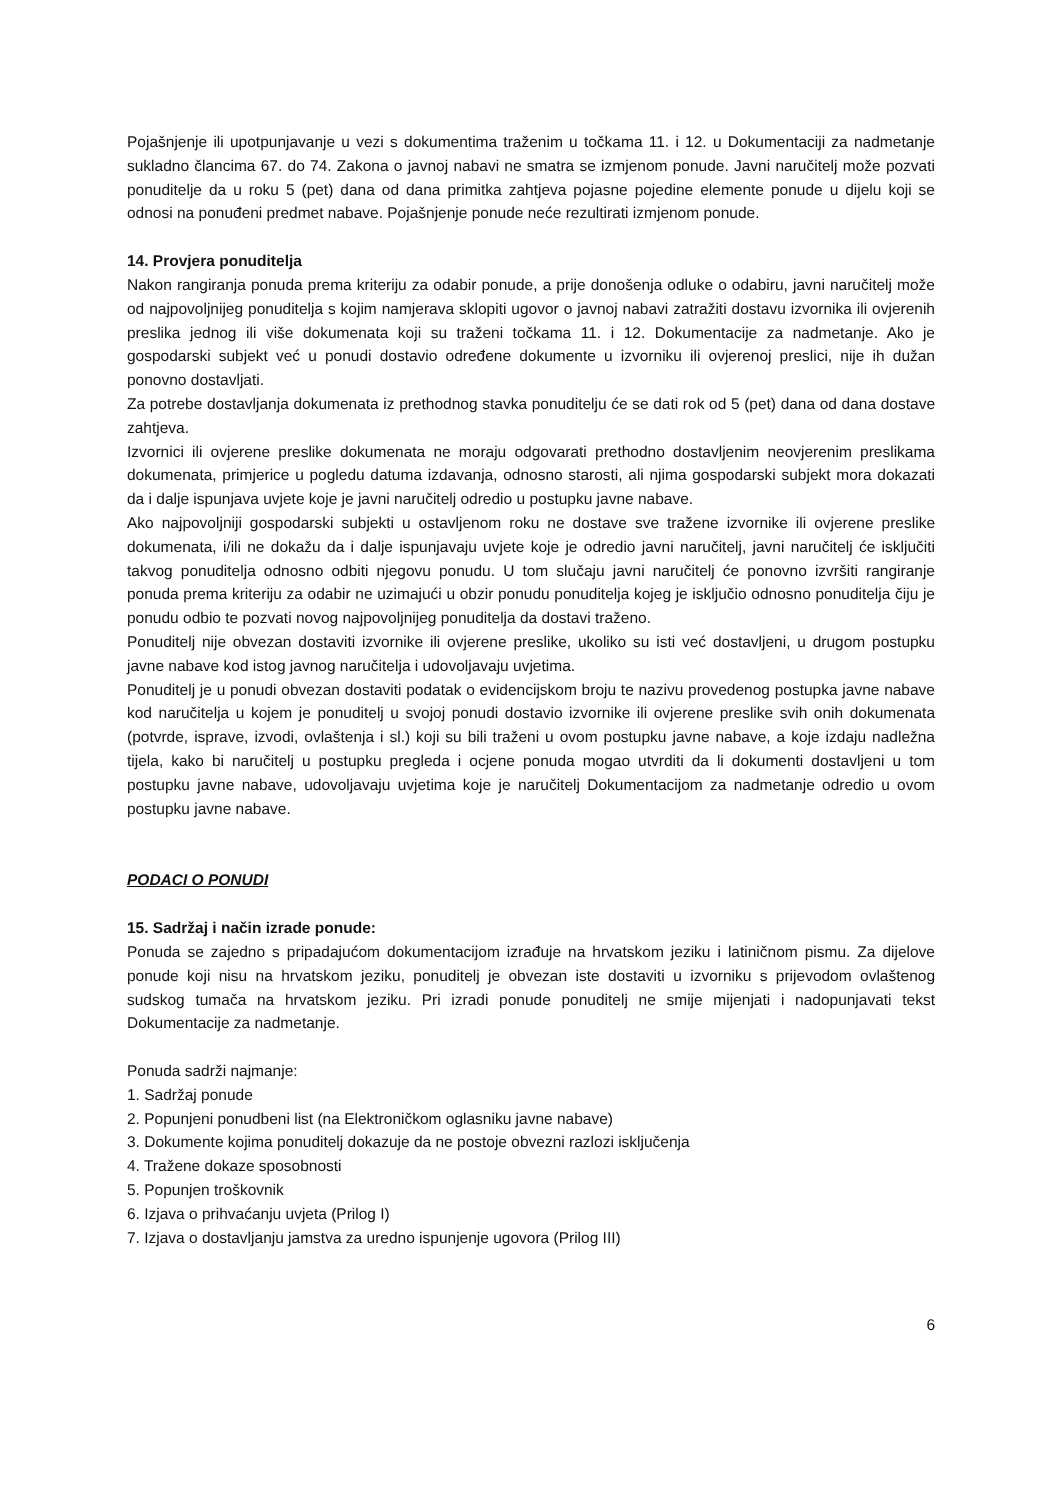Pojašnjenje ili upotpunjavanje u vezi s dokumentima traženim u točkama 11. i 12. u Dokumentaciji za nadmetanje sukladno člancima 67. do 74. Zakona o javnoj nabavi ne smatra se izmjenom ponude. Javni naručitelj može pozvati ponuditelje da u roku 5 (pet) dana od dana primitka zahtjeva pojasne pojedine elemente ponude u dijelu koji se odnosi na ponuđeni predmet nabave. Pojašnjenje ponude neće rezultirati izmjenom ponude.
14. Provjera ponuditelja
Nakon rangiranja ponuda prema kriteriju za odabir ponude, a prije donošenja odluke o odabiru, javni naručitelj može od najpovoljnijeg ponuditelja s kojim namjerava sklopiti ugovor o javnoj nabavi zatražiti dostavu izvornika ili ovjerenih preslika jednog ili više dokumenata koji su traženi točkama 11. i 12. Dokumentacije za nadmetanje. Ako je gospodarski subjekt već u ponudi dostavio određene dokumente u izvorniku ili ovjerenoj preslici, nije ih dužan ponovno dostavljati.
Za potrebe dostavljanja dokumenata iz prethodnog stavka ponuditelju će se dati rok od 5 (pet) dana od dana dostave zahtjeva.
Izvornici ili ovjerene preslike dokumenata ne moraju odgovarati prethodno dostavljenim neovjerenim preslikama dokumenata, primjerice u pogledu datuma izdavanja, odnosno starosti, ali njima gospodarski subjekt mora dokazati da i dalje ispunjava uvjete koje je javni naručitelj odredio u postupku javne nabave.
Ako najpovoljniji gospodarski subjekti u ostavljenom roku ne dostave sve tražene izvornike ili ovjerene preslike dokumenata, i/ili ne dokažu da i dalje ispunjavaju uvjete koje je odredio javni naručitelj, javni naručitelj će isključiti takvog ponuditelja odnosno odbiti njegovu ponudu. U tom slučaju javni naručitelj će ponovno izvršiti rangiranje ponuda prema kriteriju za odabir ne uzimajući u obzir ponudu ponuditelja kojeg je isključio odnosno ponuditelja čiju je ponudu odbio te pozvati novog najpovoljnijeg ponuditelja da dostavi traženo.
Ponuditelj nije obvezan dostaviti izvornike ili ovjerene preslike, ukoliko su isti već dostavljeni, u drugom postupku javne nabave kod istog javnog naručitelja i udovoljavaju uvjetima.
Ponuditelj je u ponudi obvezan dostaviti podatak o evidencijskom broju te nazivu provedenog postupka javne nabave kod naručitelja u kojem je ponuditelj u svojoj ponudi dostavio izvornike ili ovjerene preslike svih onih dokumenata (potvrde, isprave, izvodi, ovlaštenja i sl.) koji su bili traženi u ovom postupku javne nabave, a koje izdaju nadležna tijela, kako bi naručitelj u postupku pregleda i ocjene ponuda mogao utvrditi da li dokumenti dostavljeni u tom postupku javne nabave, udovoljavaju uvjetima koje je naručitelj Dokumentacijom za nadmetanje odredio u ovom postupku javne nabave.
PODACI O PONUDI
15. Sadržaj i način izrade ponude:
Ponuda se zajedno s pripadajućom dokumentacijom izrađuje na hrvatskom jeziku i latiničnom pismu. Za dijelove ponude koji nisu na hrvatskom jeziku, ponuditelj je obvezan iste dostaviti u izvorniku s prijevodom ovlaštenog sudskog tumača na hrvatskom jeziku. Pri izradi ponude ponuditelj ne smije mijenjati i nadopunjavati tekst Dokumentacije za nadmetanje.
Ponuda sadrži najmanje:
1. Sadržaj ponude
2. Popunjeni ponudbeni list (na Elektroničkom oglasniku javne nabave)
3. Dokumente kojima ponuditelj dokazuje da ne postoje obvezni razlozi isključenja
4. Tražene dokaze sposobnosti
5. Popunjen troškovnik
6. Izjava o prihvaćanju uvjeta (Prilog I)
7. Izjava o dostavljanju jamstva za uredno ispunjenje ugovora (Prilog III)
6